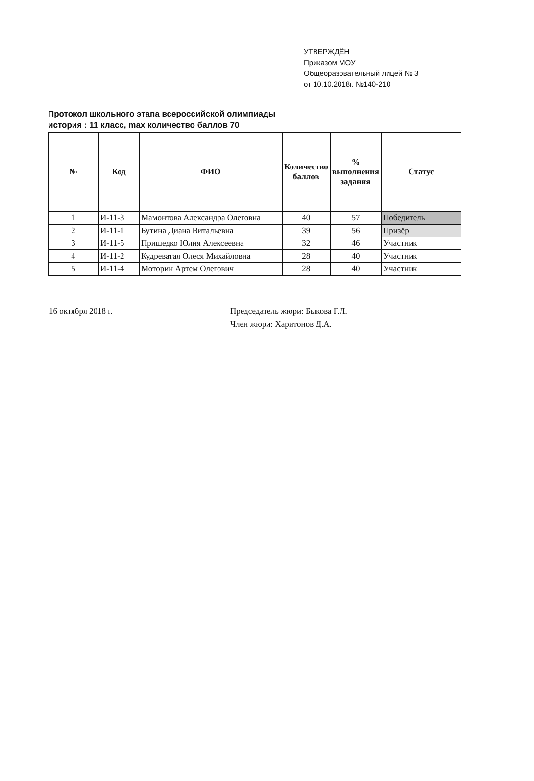УТВЕРЖДЁН
Приказом МОУ
Общеоразовательный лицей № 3
от 10.10.2018г. №140-210
Протокол школьного этапа всероссийской олимпиады
история : 11 класс, max количество баллов 70
| № | Код | ФИО | Количество баллов | % выполнения задания | Статус |
| --- | --- | --- | --- | --- | --- |
| 1 | И-11-3 | Мамонтова Александра Олеговна | 40 | 57 | Победитель |
| 2 | И-11-1 | Бутина Диана Витальевна | 39 | 56 | Призёр |
| 3 | И-11-5 | Пришедко Юлия Алексеевна | 32 | 46 | Участник |
| 4 | И-11-2 | Кудреватая Олеся Михайловна | 28 | 40 | Участник |
| 5 | И-11-4 | Моторин Артем Олегович | 28 | 40 | Участник |
16 октября 2018 г. Председатель жюри: Быкова Г.Л.
Член жюри: Харитонов Д.А.